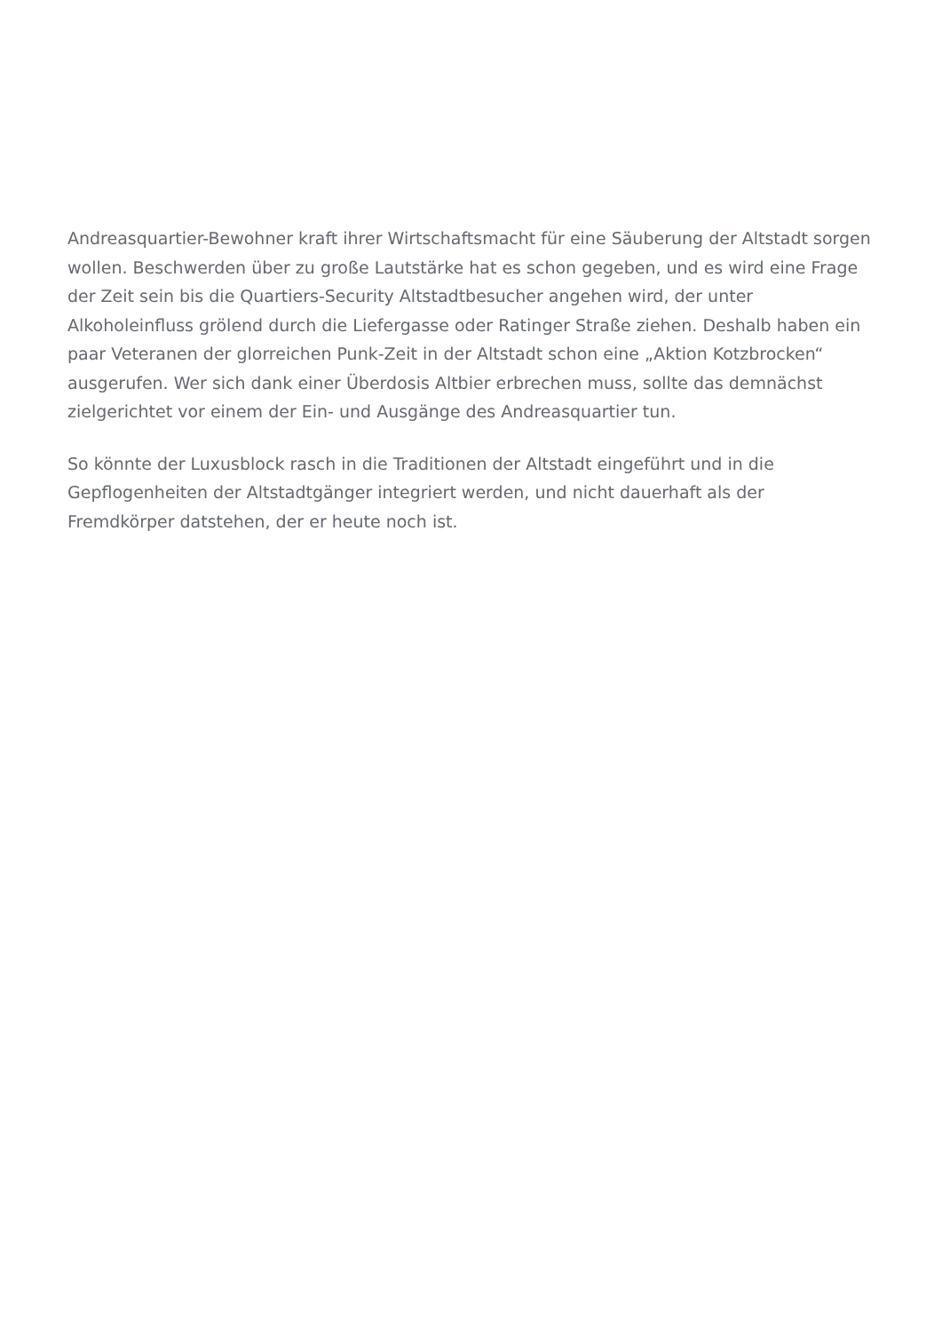Andreasquartier-Bewohner kraft ihrer Wirtschaftsmacht für eine Säuberung der Altstadt sorgen wollen. Beschwerden über zu große Lautstärke hat es schon gegeben, und es wird eine Frage der Zeit sein bis die Quartiers-Security Altstadtbesucher angehen wird, der unter Alkoholeinfluss grölend durch die Liefergasse oder Ratinger Straße ziehen. Deshalb haben ein paar Veteranen der glorreichen Punk-Zeit in der Altstadt schon eine „Aktion Kotzbrocken“ ausgerufen. Wer sich dank einer Überdosis Altbier erbrechen muss, sollte das demnächst zielgerichtet vor einem der Ein- und Ausgänge des Andreasquartier tun.
So könnte der Luxusblock rasch in die Traditionen der Altstadt eingeführt und in die Gepflogenheiten der Altstadtgänger integriert werden, und nicht dauerhaft als der Fremdkörper datstehen, der er heute noch ist.